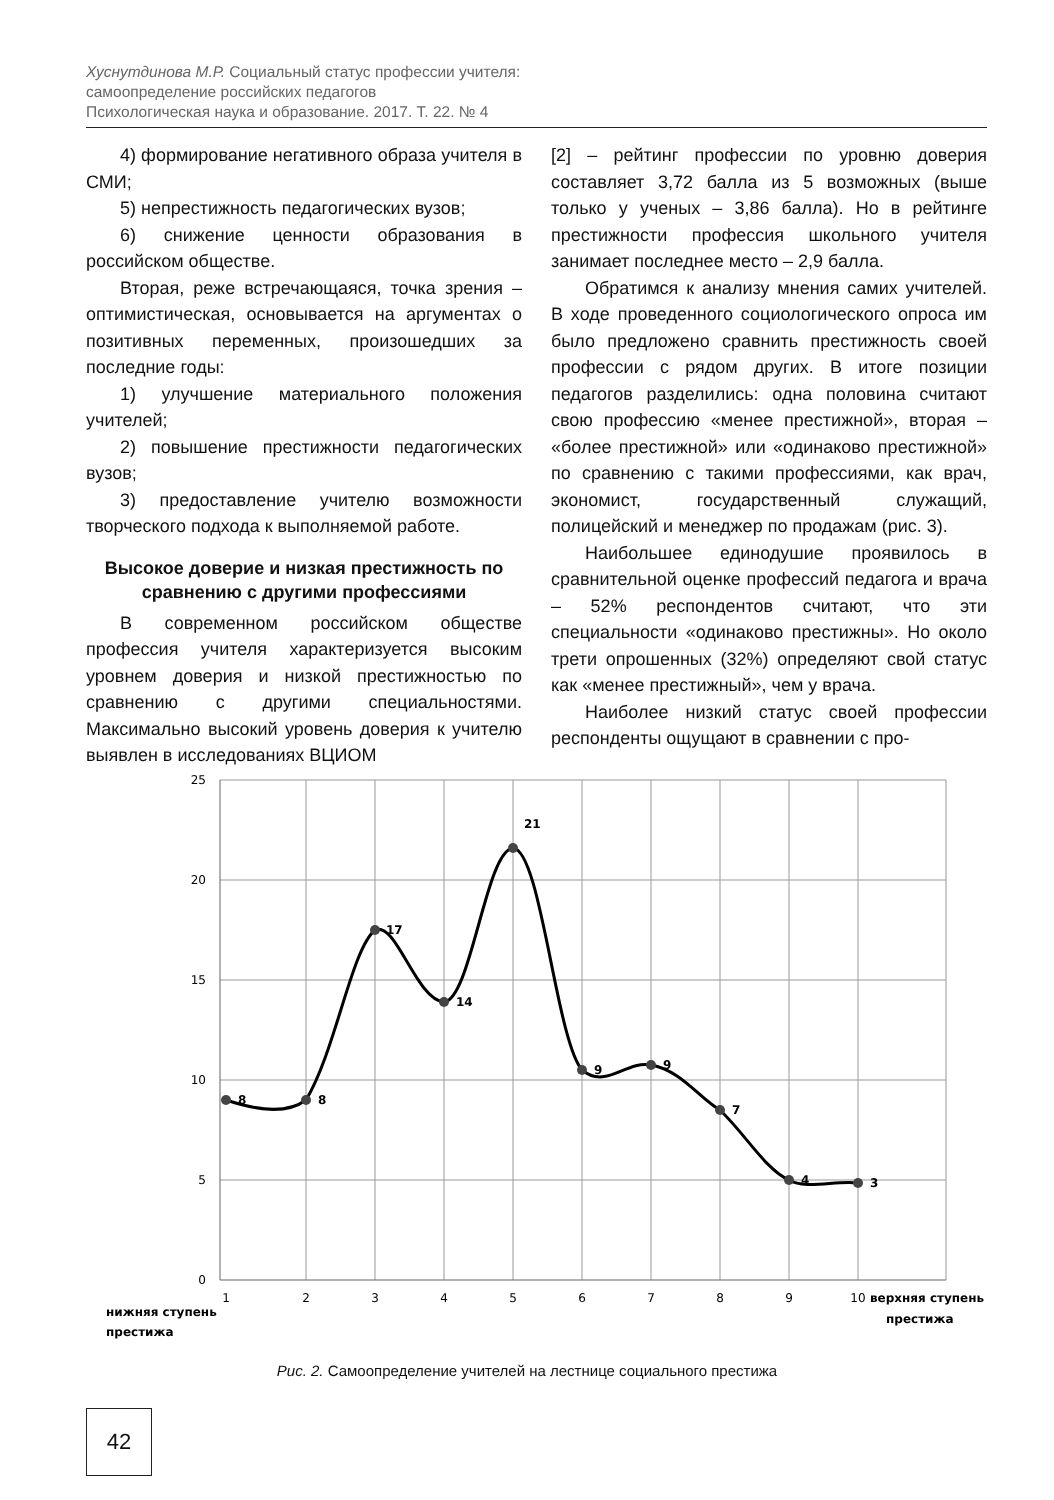Хуснутдинова М.Р. Социальный статус профессии учителя:
самоопределение российских педагогов
Психологическая наука и образование. 2017. Т. 22. № 4
4) формирование негативного образа учителя в СМИ;
5) непрестижность педагогических вузов;
6) снижение ценности образования в российском обществе.
Вторая, реже встречающаяся, точка зрения – оптимистическая, основывается на аргументах о позитивных переменных, произошедших за последние годы:
1) улучшение материального положения учителей;
2) повышение престижности педагогических вузов;
3) предоставление учителю возможности творческого подхода к выполняемой работе.
Высокое доверие и низкая престижность по сравнению с другими профессиями
В современном российском обществе профессия учителя характеризуется высоким уровнем доверия и низкой престижностью по сравнению с другими специальностями. Максимально высокий уровень доверия к учителю выявлен в исследованиях ВЦИОМ
[2] – рейтинг профессии по уровню доверия составляет 3,72 балла из 5 возможных (выше только у ученых – 3,86 балла). Но в рейтинге престижности профессия школьного учителя занимает последнее место – 2,9 балла.
Обратимся к анализу мнения самих учителей. В ходе проведенного социологического опроса им было предложено сравнить престижность своей профессии с рядом других. В итоге позиции педагогов разделились: одна половина считают свою профессию «менее престижной», вторая – «более престижной» или «одинаково престижной» по сравнению с такими профессиями, как врач, экономист, государственный служащий, полицейский и менеджер по продажам (рис. 3).
Наибольшее единодушие проявилось в сравнительной оценке профессий педагога и врача – 52% респондентов считают, что эти специальности «одинаково престижны». Но около трети опрошенных (32%) определяют свой статус как «менее престижный», чем у врача.
Наиболее низкий статус своей профессии респонденты ощущают в сравнении с про-
25
20
15
10
5
0
1
2
3
4
5
6
7
8
9
10
8
8
17
14
21
9
9
7
4
3
нижняя ступень
престижа
верхняя ступень
престижа
Рис. 2. Самоопределение учителей на лестнице социального престижа
42